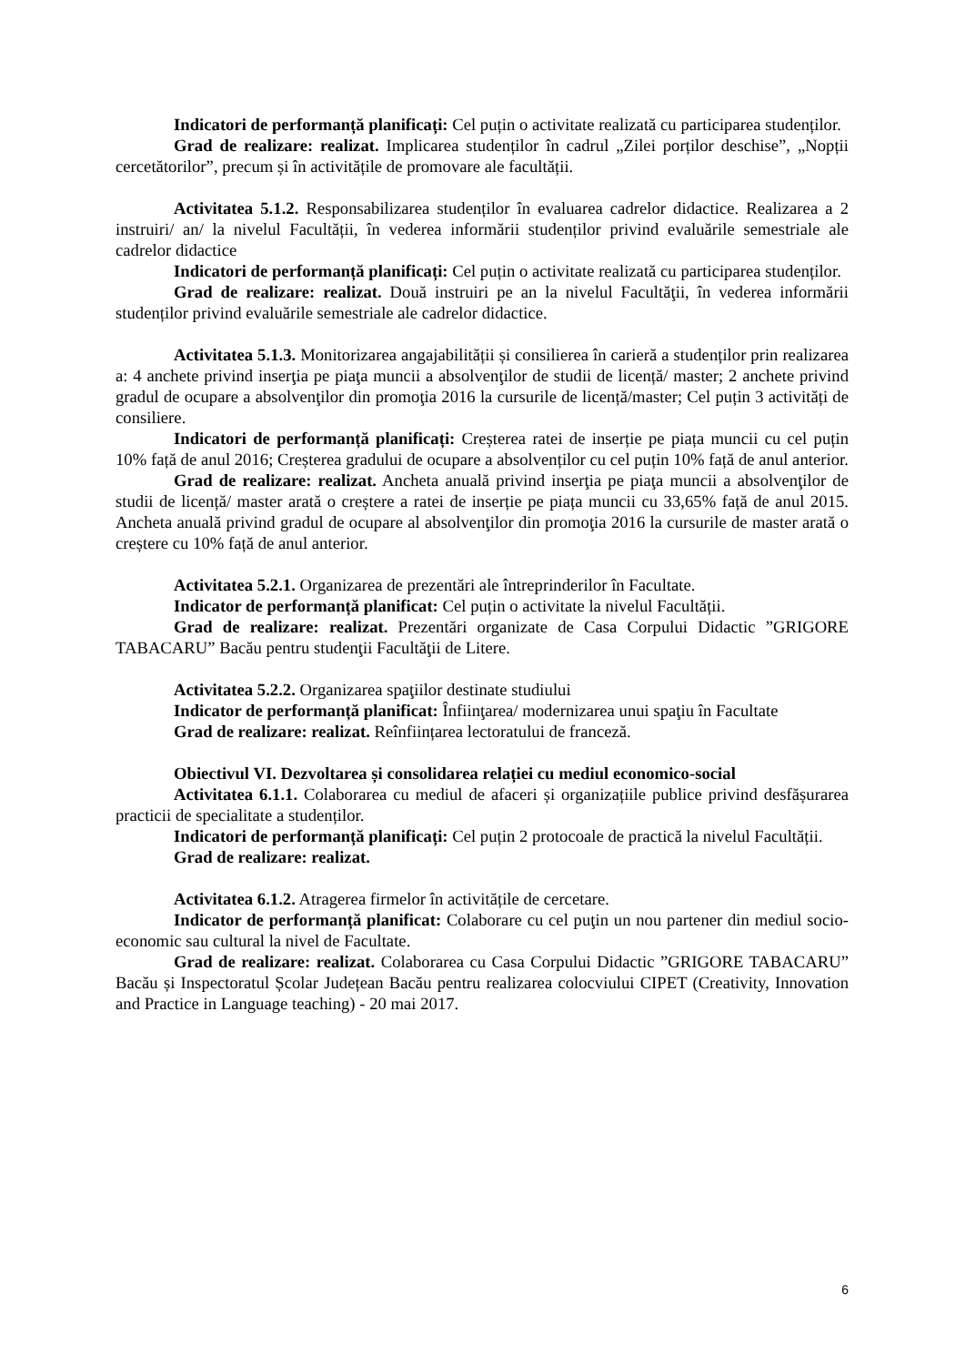Indicatori de performanță planificați: Cel puțin o activitate realizată cu participarea studenților.
Grad de realizare: realizat. Implicarea studenților în cadrul „Zilei porților deschise”, „Nopții cercetătorilor”, precum și în activitățile de promovare ale facultății.
Activitatea 5.1.2. Responsabilizarea studenților în evaluarea cadrelor didactice. Realizarea a 2 instruiri/ an/ la nivelul Facultății, în vederea informării studenților privind evaluările semestriale ale cadrelor didactice
Indicatori de performanță planificați: Cel puțin o activitate realizată cu participarea studenților.
Grad de realizare: realizat. Două instruiri pe an la nivelul Facultăţii, în vederea informării studenților privind evaluările semestriale ale cadrelor didactice.
Activitatea 5.1.3. Monitorizarea angajabilității și consilierea în carieră a studenților prin realizarea a: 4 anchete privind inserţia pe piaţa muncii a absolvenţilor de studii de licență/ master; 2 anchete privind gradul de ocupare a absolvenţilor din promoţia 2016 la cursurile de licență/master; Cel puțin 3 activități de consiliere.
Indicatori de performanță planificați: Creșterea ratei de inserție pe piața muncii cu cel puțin 10% față de anul 2016; Creșterea gradului de ocupare a absolvenților cu cel puțin 10% față de anul anterior.
Grad de realizare: realizat. Ancheta anuală privind inserţia pe piaţa muncii a absolvenţilor de studii de licență/ master arată o creștere a ratei de inserție pe piața muncii cu 33,65% față de anul 2015. Ancheta anuală privind gradul de ocupare al absolvenţilor din promoţia 2016 la cursurile de master arată o creștere cu 10% față de anul anterior.
Activitatea 5.2.1. Organizarea de prezentări ale întreprinderilor în Facultate.
Indicator de performanță planificat: Cel puțin o activitate la nivelul Facultății.
Grad de realizare: realizat. Prezentări organizate de Casa Corpului Didactic ”GRIGORE TABACARU” Bacău pentru studenţii Facultăţii de Litere.
Activitatea 5.2.2. Organizarea spaţiilor destinate studiului
Indicator de performanță planificat: Înfiinţarea/ modernizarea unui spaţiu în Facultate
Grad de realizare: realizat. Reînființarea lectoratului de franceză.
Obiectivul VI. Dezvoltarea și consolidarea relației cu mediul economico-social
Activitatea 6.1.1. Colaborarea cu mediul de afaceri și organizațiile publice privind desfășurarea practicii de specialitate a studenților.
Indicatori de performanță planificați: Cel puțin 2 protocoale de practică la nivelul Facultății.
Grad de realizare: realizat.
Activitatea 6.1.2. Atragerea firmelor în activitățile de cercetare.
Indicator de performanță planificat: Colaborare cu cel puţin un nou partener din mediul socio-economic sau cultural la nivel de Facultate.
Grad de realizare: realizat. Colaborarea cu Casa Corpului Didactic ”GRIGORE TABACARU” Bacău și Inspectoratul Școlar Județean Bacău pentru realizarea colocviului CIPET (Creativity, Innovation and Practice in Language teaching) - 20 mai 2017.
6